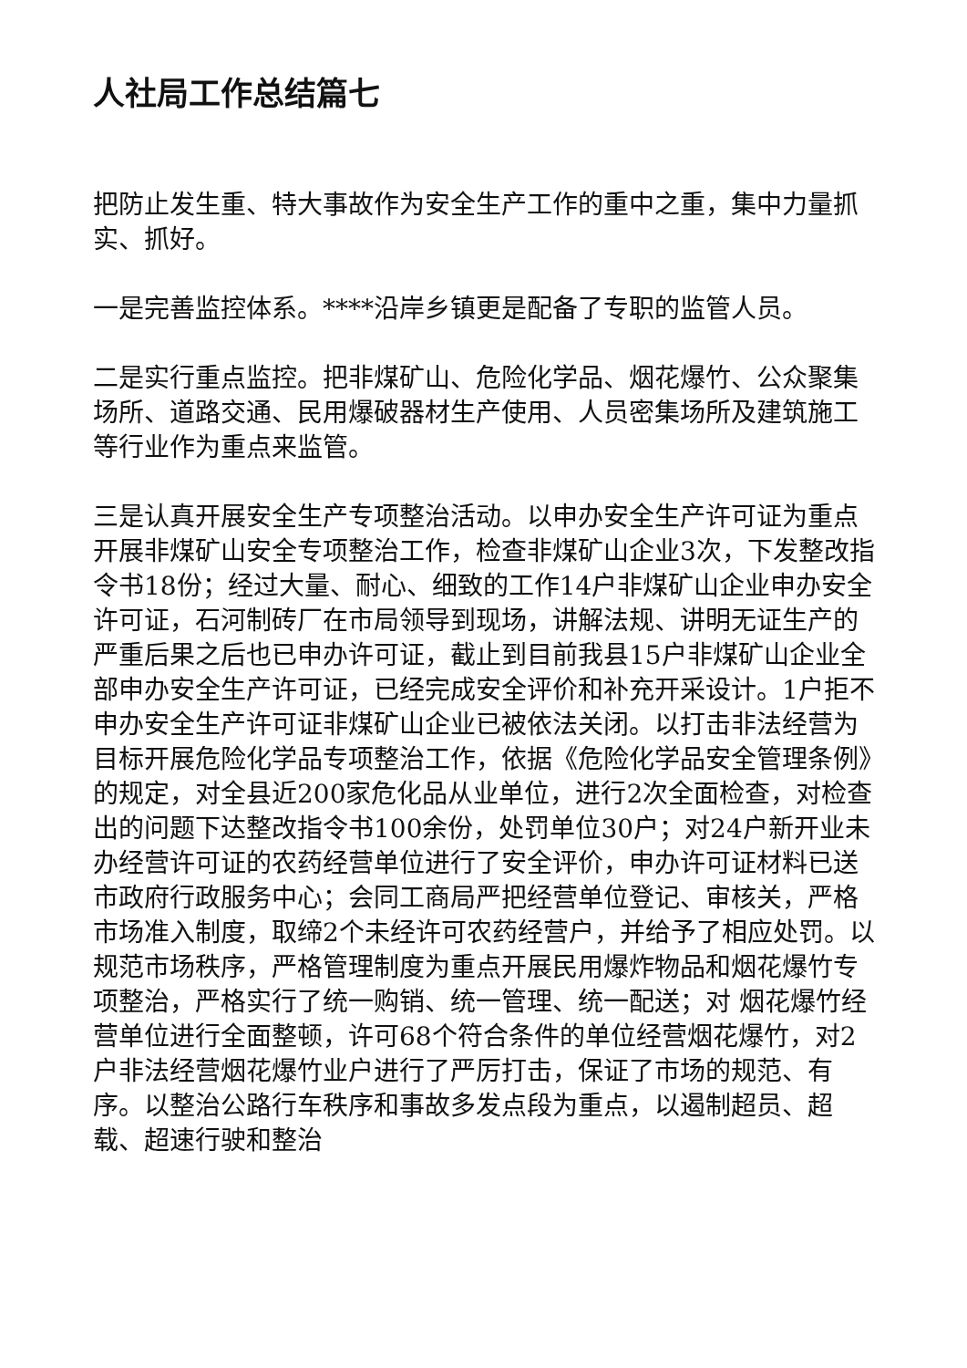人社局工作总结篇七
把防止发生重、特大事故作为安全生产工作的重中之重，集中力量抓实、抓好。
一是完善监控体系。****沿岸乡镇更是配备了专职的监管人员。
二是实行重点监控。把非煤矿山、危险化学品、烟花爆竹、公众聚集场所、道路交通、民用爆破器材生产使用、人员密集场所及建筑施工等行业作为重点来监管。
三是认真开展安全生产专项整治活动。以申办安全生产许可证为重点开展非煤矿山安全专项整治工作，检查非煤矿山企业3次，下发整改指令书18份；经过大量、耐心、细致的工作14户非煤矿山企业申办安全许可证，石河制砖厂在市局领导到现场，讲解法规、讲明无证生产的严重后果之后也已申办许可证，截止到目前我县15户非煤矿山企业全部申办安全生产许可证，已经完成安全评价和补充开采设计。1户拒不申办安全生产许可证非煤矿山企业已被依法关闭。以打击非法经营为目标开展危险化学品专项整治工作，依据《危险化学品安全管理条例》的规定，对全县近200家危化品从业单位，进行2次全面检查，对检查出的问题下达整改指令书100余份，处罚单位30户；对24户新开业未办经营许可证的农药经营单位进行了安全评价，申办许可证材料已送市政府行政服务中心；会同工商局严把经营单位登记、审核关，严格市场准入制度，取缔2个未经许可农药经营户，并给予了相应处罚。以规范市场秩序，严格管理制度为重点开展民用爆炸物品和烟花爆竹专项整治，严格实行了统一购销、统一管理、统一配送；对 烟花爆竹经营单位进行全面整顿，许可68个符合条件的单位经营烟花爆竹，对2户非法经营烟花爆竹业户进行了严厉打击，保证了市场的规范、有序。以整治公路行车秩序和事故多发点段为重点，以遏制超员、超载、超速行驶和整治